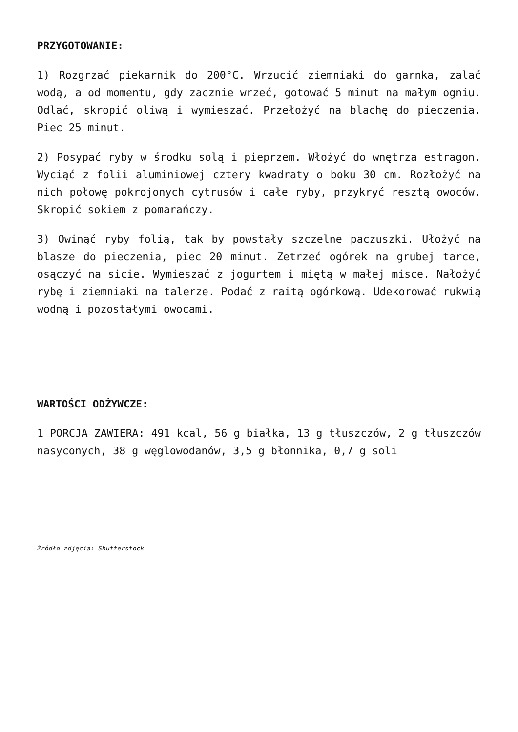PRZYGOTOWANIE:
1) Rozgrzać piekarnik do 200°C. Wrzucić ziemniaki do garnka, zalać wodą, a od momentu, gdy zacznie wrzeć, gotować 5 minut na małym ogniu. Odlać, skropić oliwą i wymieszać. Przełożyć na blachę do pieczenia. Piec 25 minut.
2) Posypać ryby w środku solą i pieprzem. Włożyć do wnętrza estragon. Wyciąć z folii aluminiowej cztery kwadraty o boku 30 cm. Rozłożyć na nich połowę pokrojonych cytrusów i całe ryby, przykryć resztą owoców. Skropić sokiem z pomarańczy.
3) Owinąć ryby folią, tak by powstały szczelne paczuszki. Ułożyć na blasze do pieczenia, piec 20 minut. Zetrzeć ogórek na grubej tarce, osączyć na sicie. Wymieszać z jogurtem i miętą w małej misce. Nałożyć rybę i ziemniaki na talerze. Podać z raitą ogórkową. Udekorować rukwią wodną i pozostałymi owocami.
WARTOŚCI ODŻYWCZE:
1 PORCJA ZAWIERA: 491 kcal, 56 g białka, 13 g tłuszczów, 2 g tłuszczów nasyconych, 38 g węglowodanów, 3,5 g błonnika, 0,7 g soli
Źródło zdjęcia: Shutterstock